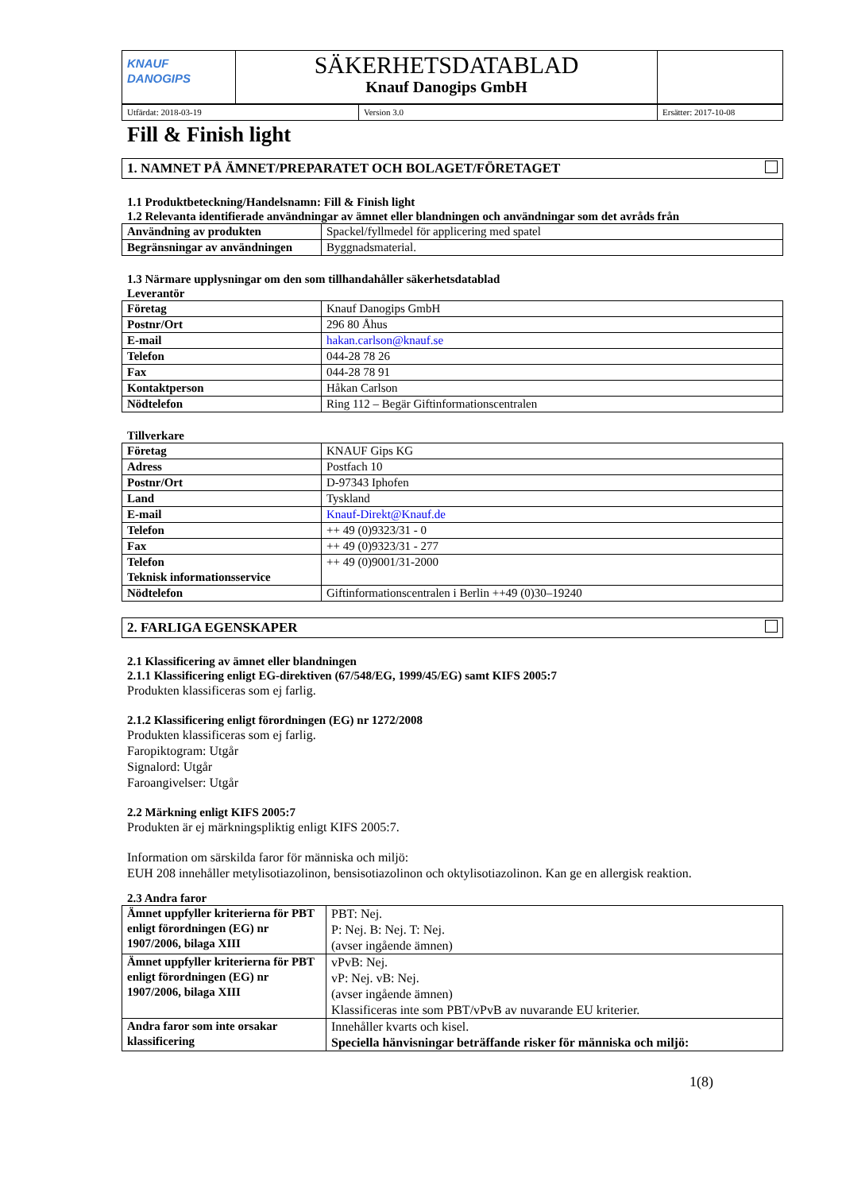| KNAUF DANOGIPS | SÄKERHETSDATABLAD Knauf Danogips GmbH | |
| Utfärdat: 2018-03-19 | Version 3.0 | Ersätter: 2017-10-08 |
Fill & Finish light
1. NAMNET PÅ ÄMNET/PREPARATET OCH BOLAGET/FÖRETAGET
1.1 Produktbeteckning/Handelsnamn: Fill & Finish light
1.2 Relevanta identifierade användningar av ämnet eller blandningen och användningar som det avråds från
| Användning av produkten | Spackel/fyllmedel för applicering med spatel |
| Begränsningar av användningen | Byggnadsmaterial. |
1.3 Närmare upplysningar om den som tillhandahåller säkerhetsdatablad
Leverantör
| Företag | Knauf Danogips GmbH |
| Postnr/Ort | 296 80 Åhus |
| E-mail | hakan.carlson@knauf.se |
| Telefon | 044-28 78 26 |
| Fax | 044-28 78 91 |
| Kontaktperson | Håkan Carlson |
| Nödtelefon | Ring 112 – Begär Giftinformationscentralen |
Tillverkare
| Företag | KNAUF Gips KG |
| Adress | Postfach 10 |
| Postnr/Ort | D-97343 Iphofen |
| Land | Tyskland |
| E-mail | Knauf-Direkt@Knauf.de |
| Telefon | ++ 49 (0)9323/31 - 0 |
| Fax | ++ 49 (0)9323/31 - 277 |
| Telefon Teknisk informationsservice | ++ 49 (0)9001/31-2000 |
| Nödtelefon | Giftinformationscentralen i Berlin ++49 (0)30–19240 |
2. FARLIGA EGENSKAPER
2.1 Klassificering av ämnet eller blandningen
2.1.1 Klassificering enligt EG-direktiven (67/548/EG, 1999/45/EG) samt KIFS 2005:7
Produkten klassificeras som ej farlig.
2.1.2 Klassificering enligt förordningen (EG) nr 1272/2008
Produkten klassificeras som ej farlig.
Faropiktogram: Utgår
Signalord: Utgår
Faroangivelser: Utgår
2.2 Märkning enligt KIFS 2005:7
Produkten är ej märkningspliktig enligt KIFS 2005:7.
Information om särskilda faror för människa och miljö:
EUH 208 innehåller metylisotiazolinon, bensisotiazolinon och oktylisotiazolinon. Kan ge en allergisk reaktion.
2.3 Andra faror
| Ämnet uppfyller kriterierna för PBT enligt förordningen (EG) nr 1907/2006, bilaga XIII | PBT: Nej. P: Nej. B: Nej. T: Nej. (avser ingående ämnen) |
| Ämnet uppfyller kriterierna för PBT enligt förordningen (EG) nr 1907/2006, bilaga XIII | vPvB: Nej. vP: Nej. vB: Nej. (avser ingående ämnen) Klassificeras inte som PBT/vPvB av nuvarande EU kriterier. |
| Andra faror som inte orsakar klassificering | Innehåller kvarts och kisel. Speciella hänvisningar beträffande risker för människa och miljö: |
1(8)